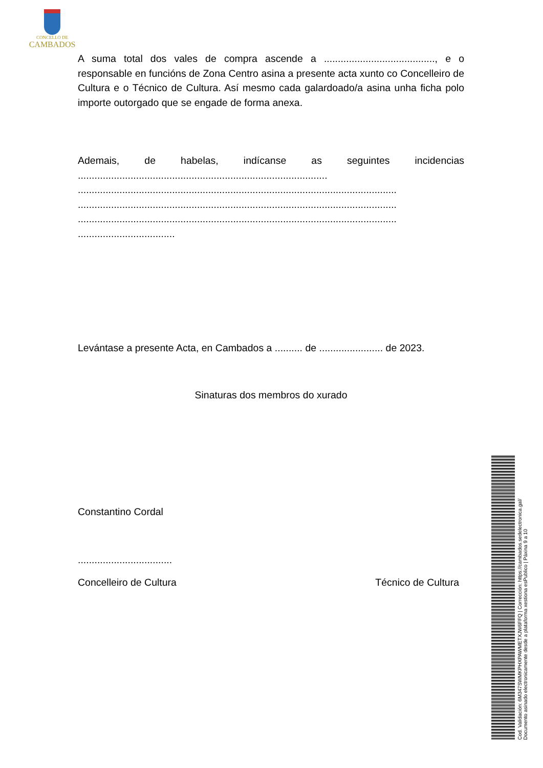CONCELLO DE
CAMBADOS
A suma total dos vales de compra ascende a ........................................, e o responsable en funcións de Zona Centro asina a presente acta xunto co Concelleiro de Cultura e o Técnico de Cultura. Así mesmo cada galardoado/a asina unha ficha polo importe outorgado que se engade de forma anexa.
Ademais, de habelas, indícanse as seguintes incidencias ..........................................................................................
...................................................................................................................
...................................................................................................................
...................................................................................................................
...................................
Levántase a presente Acta, en Cambados a .......... de ....................... de 2023.
Sinaturas dos membros do xurado
Constantino Cordal
..................................
Concelleiro de Cultura Técnico de Cultura
Cod. Validación: 6M347SWMKPHXPAWMETXJW6FFQ | Corrección: https://cambados.sedelectronica.gal/
Documento asinado electronicamente desde a plataforma xestiona esPublico | Páxina 9 a 10